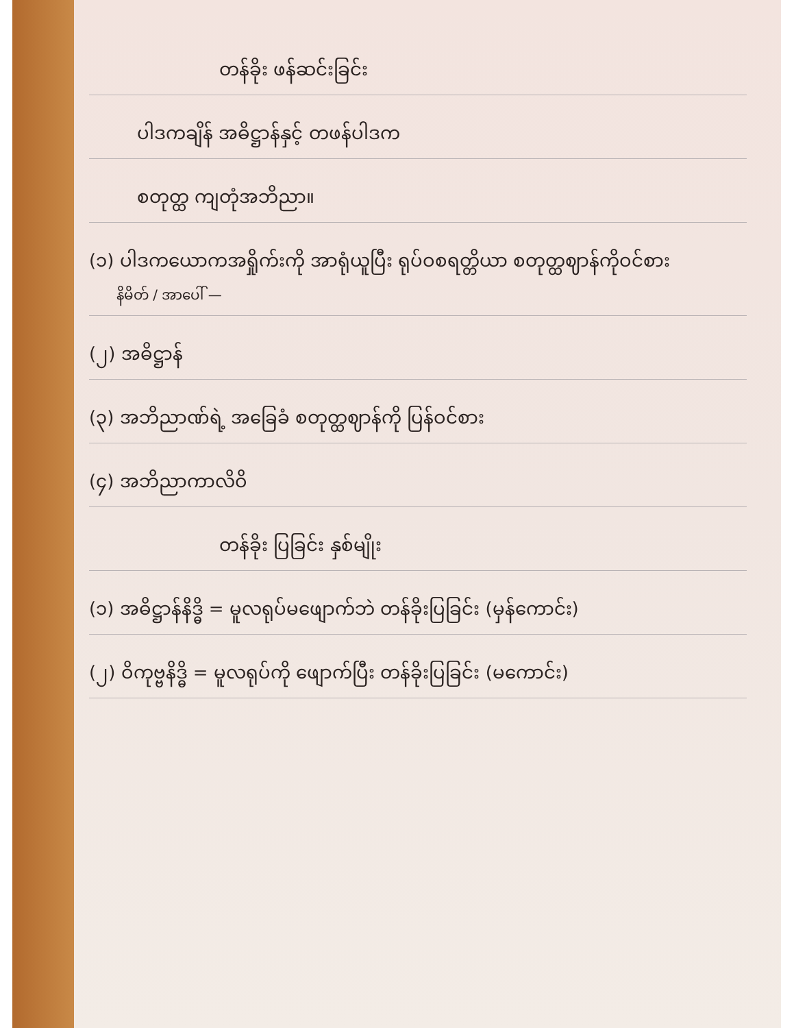တန်ခိုး ဖန်ဆင်းခြင်း
ပါဒကချိန် အဓိဋ္ဌာန်နှင့် တဖန်ပါဒက
စတုတ္ထ ကျတုံအဘိညာ။
(၁) ပါဒကယောကအရှိုက်းကို အာရုံယူပြီး ရုပ်ဝစရတ္တိယာ စတုတ္ထဈာန်ကိုဝင်စား
နိမိတ် / အာပေါ် —
(၂) အဓိဋ္ဌာန်
(၃) အဘိညာဏ်ရဲ့ အခြေခံ စတုတ္ထဈာန်ကို ပြန်ဝင်စား
(၄) အဘိညာကာလိဝိ
တန်ခိုး ပြခြင်း နှစ်မျိုး
(၁) အဓိဋ္ဌာန်နိဒ္ဓိ = မူလရုပ်မဖျောက်ဘဲ တန်ခိုးပြခြင်း (မှန်ကောင်း)
(၂) ဝိကုဗ္ဗနိဒ္ဓိ = မူလရုပ်ကို ဖျောက်ပြီး တန်ခိုးပြခြင်း (မကောင်း)